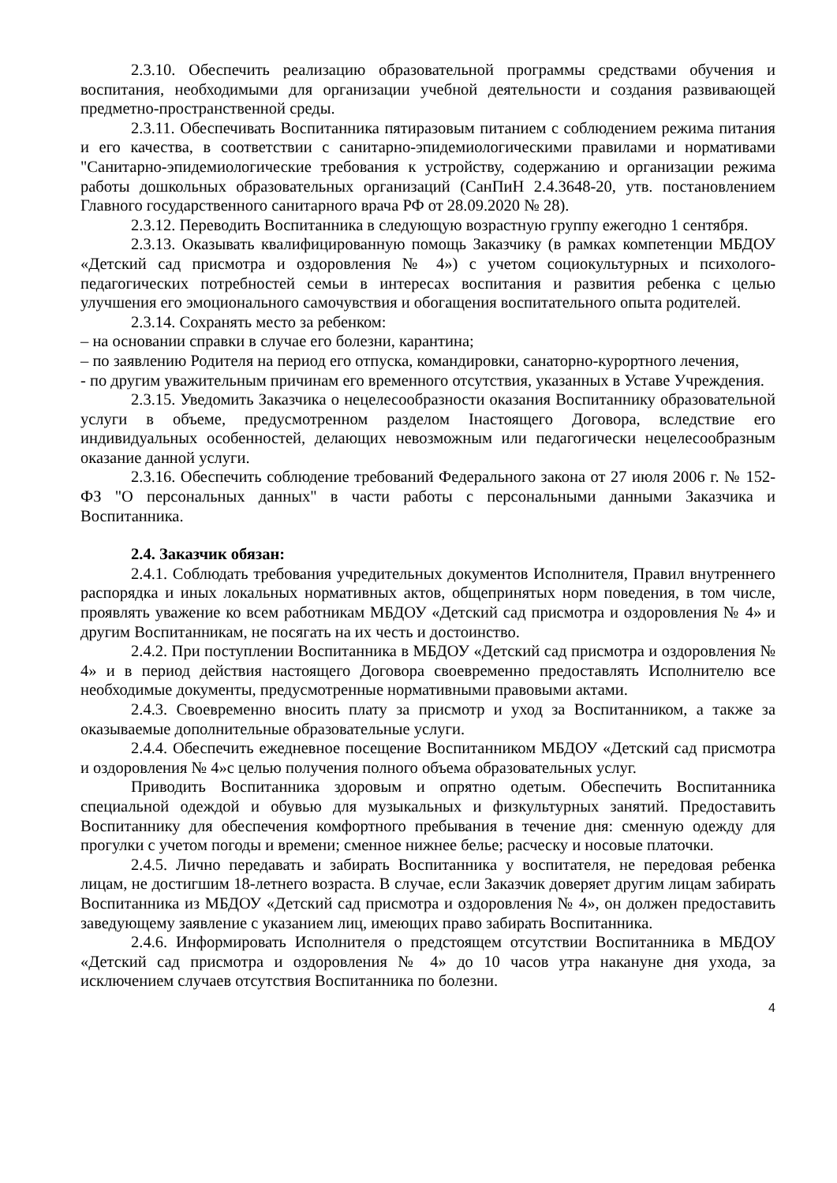2.3.10. Обеспечить реализацию образовательной программы средствами обучения и воспитания, необходимыми для организации учебной деятельности и создания развивающей предметно-пространственной среды.
2.3.11. Обеспечивать Воспитанника пятиразовым питанием с соблюдением режима питания и его качества, в соответствии с санитарно-эпидемиологическими правилами и нормативами "Санитарно-эпидемиологические требования к устройству, содержанию и организации режима работы дошкольных образовательных организаций (СанПиН 2.4.3648-20, утв. постановлением Главного государственного санитарного врача РФ от 28.09.2020 № 28).
2.3.12. Переводить Воспитанника в следующую возрастную группу ежегодно 1 сентября.
2.3.13. Оказывать квалифицированную помощь Заказчику (в рамках компетенции МБДОУ «Детский сад присмотра и оздоровления № 4») с учетом социокультурных и психолого-педагогических потребностей семьи в интересах воспитания и развития ребенка с целью улучшения его эмоционального самочувствия и обогащения воспитательного опыта родителей.
2.3.14. Сохранять место за ребенком:
– на основании справки в случае его болезни, карантина;
– по заявлению Родителя на период его отпуска, командировки, санаторно-курортного лечения,
- по другим уважительным причинам его временного отсутствия, указанных в Уставе Учреждения.
2.3.15. Уведомить Заказчика о нецелесообразности оказания Воспитаннику образовательной услуги в объеме, предусмотренном разделом Iнастоящего Договора, вследствие его индивидуальных особенностей, делающих невозможным или педагогически нецелесообразным оказание данной услуги.
2.3.16. Обеспечить соблюдение требований Федерального закона от 27 июля 2006 г. № 152-ФЗ "О персональных данных" в части работы с персональными данными Заказчика и Воспитанника.
2.4. Заказчик обязан:
2.4.1. Соблюдать требования учредительных документов Исполнителя, Правил внутреннего распорядка и иных локальных нормативных актов, общепринятых норм поведения, в том числе, проявлять уважение ко всем работникам МБДОУ «Детский сад присмотра и оздоровления № 4» и другим Воспитанникам, не посягать на их честь и достоинство.
2.4.2. При поступлении Воспитанника в МБДОУ «Детский сад присмотра и оздоровления № 4» и в период действия настоящего Договора своевременно предоставлять Исполнителю все необходимые документы, предусмотренные нормативными правовыми актами.
2.4.3. Своевременно вносить плату за присмотр и уход за Воспитанником, а также за оказываемые дополнительные образовательные услуги.
2.4.4. Обеспечить ежедневное посещение Воспитанником МБДОУ «Детский сад присмотра и оздоровления № 4»с целью получения полного объема образовательных услуг.
Приводить Воспитанника здоровым и опрятно одетым. Обеспечить Воспитанника специальной одеждой и обувью для музыкальных и физкультурных занятий. Предоставить Воспитаннику для обеспечения комфортного пребывания в течение дня: сменную одежду для прогулки с учетом погоды и времени; сменное нижнее белье; расческу и носовые платочки.
2.4.5. Лично передавать и забирать Воспитанника у воспитателя, не передовая ребенка лицам, не достигшим 18-летнего возраста. В случае, если Заказчик доверяет другим лицам забирать Воспитанника из МБДОУ «Детский сад присмотра и оздоровления № 4», он должен предоставить заведующему заявление с указанием лиц, имеющих право забирать Воспитанника.
2.4.6. Информировать Исполнителя о предстоящем отсутствии Воспитанника в МБДОУ «Детский сад присмотра и оздоровления № 4» до 10 часов утра накануне дня ухода, за исключением случаев отсутствия Воспитанника по болезни.
4